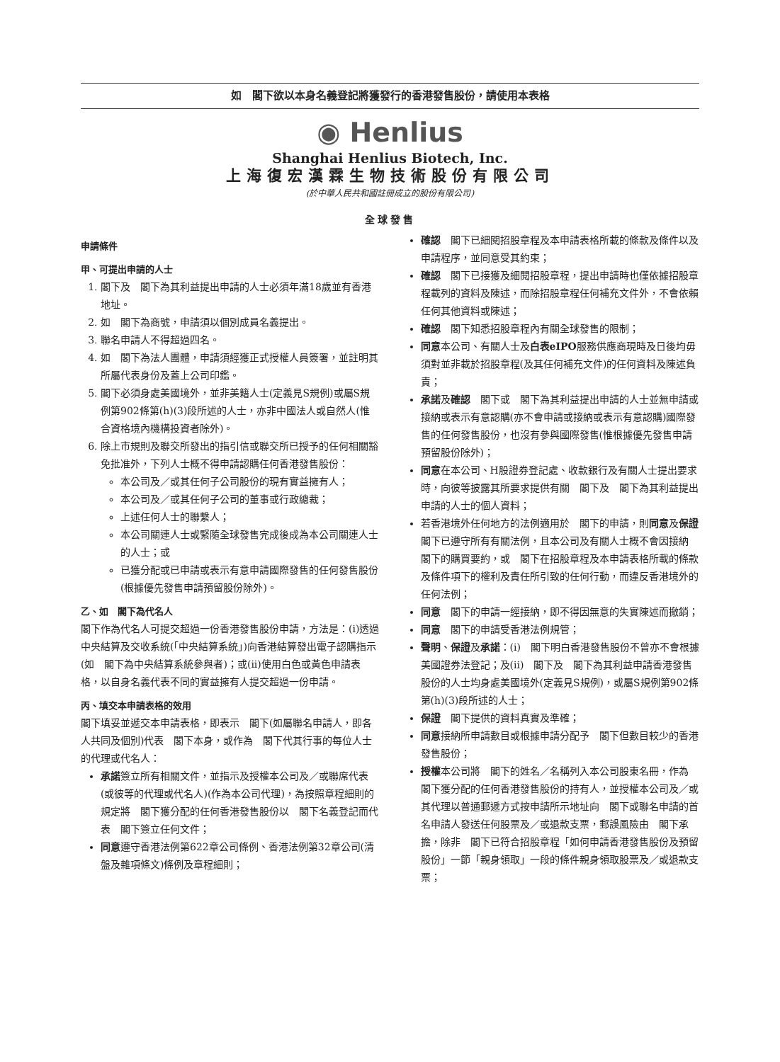如　閣下欲以本身名義登記將獲發行的香港發售股份，請使用本表格
◉ Henlius
Shanghai Henlius Biotech, Inc.
上海復宏漢霖生物技術股份有限公司
(於中華人民共和國註冊成立的股份有限公司)
全球發售
申請條件
甲、可提出申請的人士
1. 閣下及　閣下為其利益提出申請的人士必須年滿18歲並有香港地址。
2. 如　閣下為商號，申請須以個別成員名義提出。
3. 聯名申請人不得超過四名。
4. 如　閣下為法人團體，申請須經獲正式授權人員簽署，並註明其所屬代表身份及蓋上公司印鑑。
5. 閣下必須身處美國境外，並非美籍人士(定義見S規例)或屬S規例第902條第(h)(3)段所述的人士，亦非中國法人或自然人(惟合資格境內機構投資者除外)。
6. 除上市規則及聯交所發出的指引信或聯交所已授予的任何相關豁免批准外，下列人士概不得申請認購任何香港發售股份：
本公司及／或其任何子公司股份的現有實益擁有人；
本公司及／或其任何子公司的董事或行政總裁；
上述任何人士的聯繫人；
本公司關連人士或緊隨全球發售完成後成為本公司關連人士的人士；或
已獲分配或已申請或表示有意申請國際發售的任何發售股份(根據優先發售申請預留股份除外)。
乙、如　閣下為代名人
閣下作為代名人可提交超過一份香港發售股份申請，方法是：(i)透過中央結算及交收系統(「中央結算系統」)向香港結算發出電子認購指示(如　閣下為中央結算系統參與者)；或(ii)使用白色或黃色申請表格，以自身名義代表不同的實益擁有人提交超過一份申請。
丙、填交本申請表格的效用
閣下填妥並遞交本申請表格，即表示　閣下(如屬聯名申請人，即各人共同及個別)代表　閣下本身，或作為　閣下代其行事的每位人士的代理或代名人：
承諾簽立所有相關文件，並指示及授權本公司及／或聯席代表(或彼等的代理或代名人)(作為本公司代理)，為按照章程細則的規定將　閣下獲分配的任何香港發售股份以　閣下名義登記而代表　閣下簽立任何文件；
同意遵守香港法例第622章公司條例、香港法例第32章公司(清盤及雜項條文)條例及章程細則；
確認　閣下已細閱招股章程及本申請表格所載的條款及條件以及申請程序，並同意受其約束；
確認　閣下已接獲及細閱招股章程，提出申請時也僅依據招股章程載列的資料及陳述，而除招股章程任何補充文件外，不會依賴任何其他資料或陳述；
確認　閣下知悉招股章程內有關全球發售的限制；
同意本公司、有關人士及白表eIPO服務供應商現時及日後均毋須對並非載於招股章程(及其任何補充文件)的任何資料及陳述負責；
承諾及確認　閣下或　閣下為其利益提出申請的人士並無申請或接納或表示有意認購(亦不會申請或接納或表示有意認購)國際發售的任何發售股份，也沒有參與國際發售(惟根據優先發售申請預留股份除外)；
同意在本公司、H股證券登記處、收款銀行及有關人士提出要求時，向彼等披露其所要求提供有關　閣下及　閣下為其利益提出申請的人士的個人資料；
若香港境外任何地方的法例適用於　閣下的申請，則同意及保證　閣下已遵守所有有關法例，且本公司及有關人士概不會因接納　閣下的購買要約，或　閣下在招股章程及本申請表格所載的條款及條件項下的權利及責任所引致的任何行動，而違反香港境外的任何法例；
同意　閣下的申請一經接納，即不得因無意的失實陳述而撤銷；
同意　閣下的申請受香港法例規管；
聲明、保證及承諾：(i)　閣下明白香港發售股份不曾亦不會根據美國證券法登記；及(ii)　閣下及　閣下為其利益申請香港發售股份的人士均身處美國境外(定義見S規例)，或屬S規例第902條第(h)(3)段所述的人士；
保證　閣下提供的資料真實及準確；
同意接納所申請數目或根據申請分配予　閣下但數目較少的香港發售股份；
授權本公司將　閣下的姓名／名稱列入本公司股東名冊，作為　閣下獲分配的任何香港發售股份的持有人，並授權本公司及／或其代理以普通郵遞方式按申請所示地址向　閣下或聯名申請的首名申請人發送任何股票及／或退款支票，郵誤風險由　閣下承擔，除非　閣下已符合招股章程「如何申請香港發售股份及預留股份」一節「親身領取」一段的條件親身領取股票及／或退款支票；